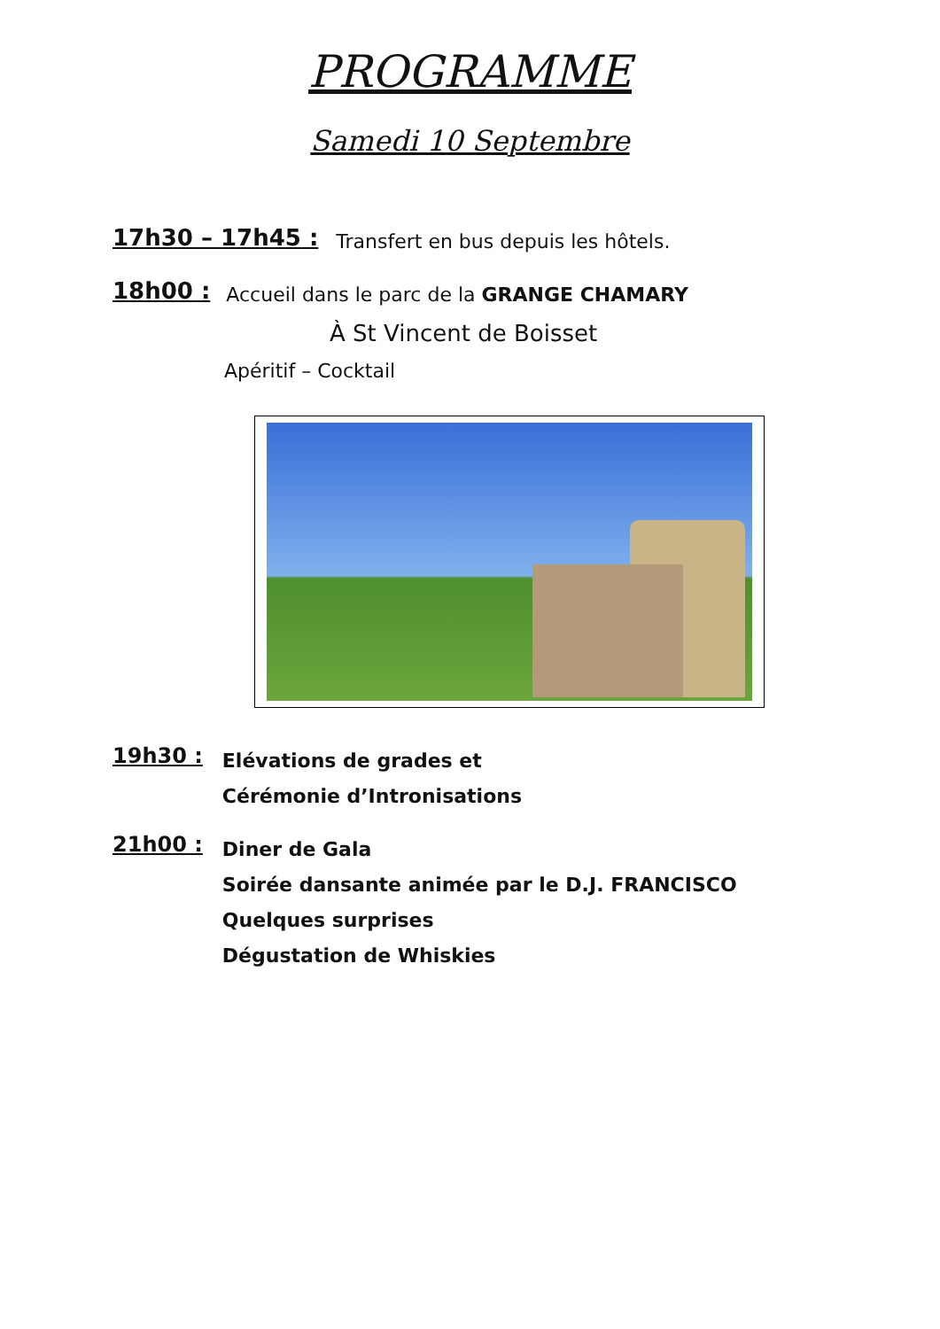PROGRAMME
Samedi 10 Septembre
17h30 – 17h45 :
Transfert en bus depuis les hôtels.
18h00 :
Accueil dans le parc de la GRANGE CHAMARY
À St Vincent de Boisset
Apéritif – Cocktail
19h30 :
Elévations de grades et
Cérémonie d’Intronisations
21h00 :
Diner de Gala
Soirée dansante animée par le D.J. FRANCISCO
Quelques surprises
Dégustation de Whiskies